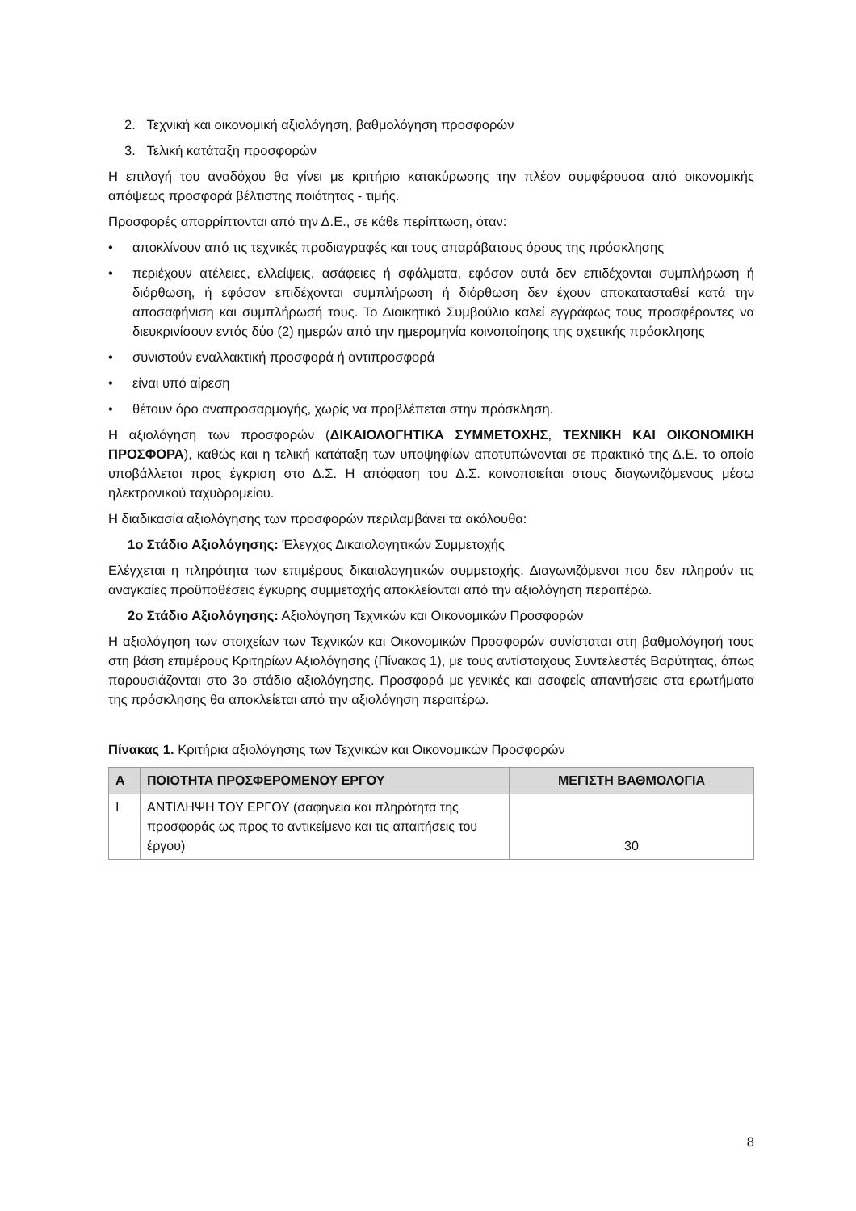2. Τεχνική και οικονομική αξιολόγηση, βαθμολόγηση προσφορών
3. Τελική κατάταξη προσφορών
Η επιλογή του αναδόχου θα γίνει με κριτήριο κατακύρωσης την πλέον συμφέρουσα από οικονομικής απόψεως προσφορά βέλτιστης ποιότητας - τιμής.
Προσφορές απορρίπτονται από την Δ.Ε., σε κάθε περίπτωση, όταν:
• αποκλίνουν από τις τεχνικές προδιαγραφές και τους απαράβατους όρους της πρόσκλησης
• περιέχουν ατέλειες, ελλείψεις, ασάφειες ή σφάλματα, εφόσον αυτά δεν επιδέχονται συμπλήρωση ή διόρθωση, ή εφόσον επιδέχονται συμπλήρωση ή διόρθωση δεν έχουν αποκατασταθεί κατά την αποσαφήνιση και συμπλήρωσή τους. Το Διοικητικό Συμβούλιο καλεί εγγράφως τους προσφέροντες να διευκρινίσουν εντός δύο (2) ημερών από την ημερομηνία κοινοποίησης της σχετικής πρόσκλησης
• συνιστούν εναλλακτική προσφορά ή αντιπροσφορά
• είναι υπό αίρεση
• θέτουν όρο αναπροσαρμογής, χωρίς να προβλέπεται στην πρόσκληση.
Η αξιολόγηση των προσφορών (ΔΙΚΑΙΟΛΟΓΗΤΙΚΑ ΣΥΜΜΕΤΟΧΗΣ, ΤΕΧΝΙΚΗ ΚΑΙ ΟΙΚΟΝΟΜΙΚΗ ΠΡΟΣΦΟΡΑ), καθώς και η τελική κατάταξη των υποψηφίων αποτυπώνονται σε πρακτικό της Δ.Ε. το οποίο υποβάλλεται προς έγκριση στο Δ.Σ. Η απόφαση του Δ.Σ. κοινοποιείται στους διαγωνιζόμενους μέσω ηλεκτρονικού ταχυδρομείου.
Η διαδικασία αξιολόγησης των προσφορών περιλαμβάνει τα ακόλουθα:
1ο Στάδιο Αξιολόγησης: Έλεγχος Δικαιολογητικών Συμμετοχής
Ελέγχεται η πληρότητα των επιμέρους δικαιολογητικών συμμετοχής. Διαγωνιζόμενοι που δεν πληρούν τις αναγκαίες προϋποθέσεις έγκυρης συμμετοχής αποκλείονται από την αξιολόγηση περαιτέρω.
2ο Στάδιο Αξιολόγησης: Αξιολόγηση Τεχνικών και Οικονομικών Προσφορών
Η αξιολόγηση των στοιχείων των Τεχνικών και Οικονομικών Προσφορών συνίσταται στη βαθμολόγησή τους στη βάση επιμέρους Κριτηρίων Αξιολόγησης (Πίνακας 1), με τους αντίστοιχους Συντελεστές Βαρύτητας, όπως παρουσιάζονται στο 3ο στάδιο αξιολόγησης. Προσφορά με γενικές και ασαφείς απαντήσεις στα ερωτήματα της πρόσκλησης θα αποκλείεται από την αξιολόγηση περαιτέρω.
Πίνακας 1. Κριτήρια αξιολόγησης των Τεχνικών και Οικονομικών Προσφορών
| Α | ΠΟΙΟΤΗΤΑ ΠΡΟΣΦΕΡΟΜΕΝΟΥ ΕΡΓΟΥ | ΜΕΓΙΣΤΗ ΒΑΘΜΟΛΟΓΙΑ |
| --- | --- | --- |
| Ι | ΑΝΤΙΛΗΨΗ ΤΟΥ ΕΡΓΟΥ (σαφήνεια και πληρότητα της προσφοράς ως προς το αντικείμενο και τις απαιτήσεις του έργου) | 30 |
8